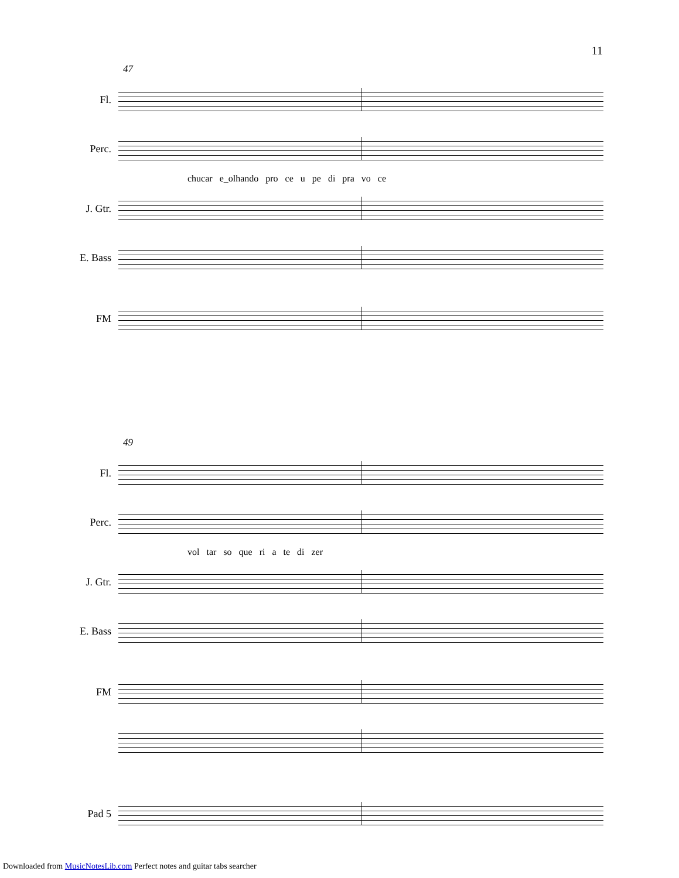11
47
Fl.
Perc.
chucar e_olhando pro ce u pe di pra vo ce
J. Gtr.
E. Bass
FM
49
Fl.
Perc.
vol tar so que ri a te di zer
J. Gtr.
E. Bass
FM
Pad 5
Downloaded from MusicNotesLib.com Perfect notes and guitar tabs searcher